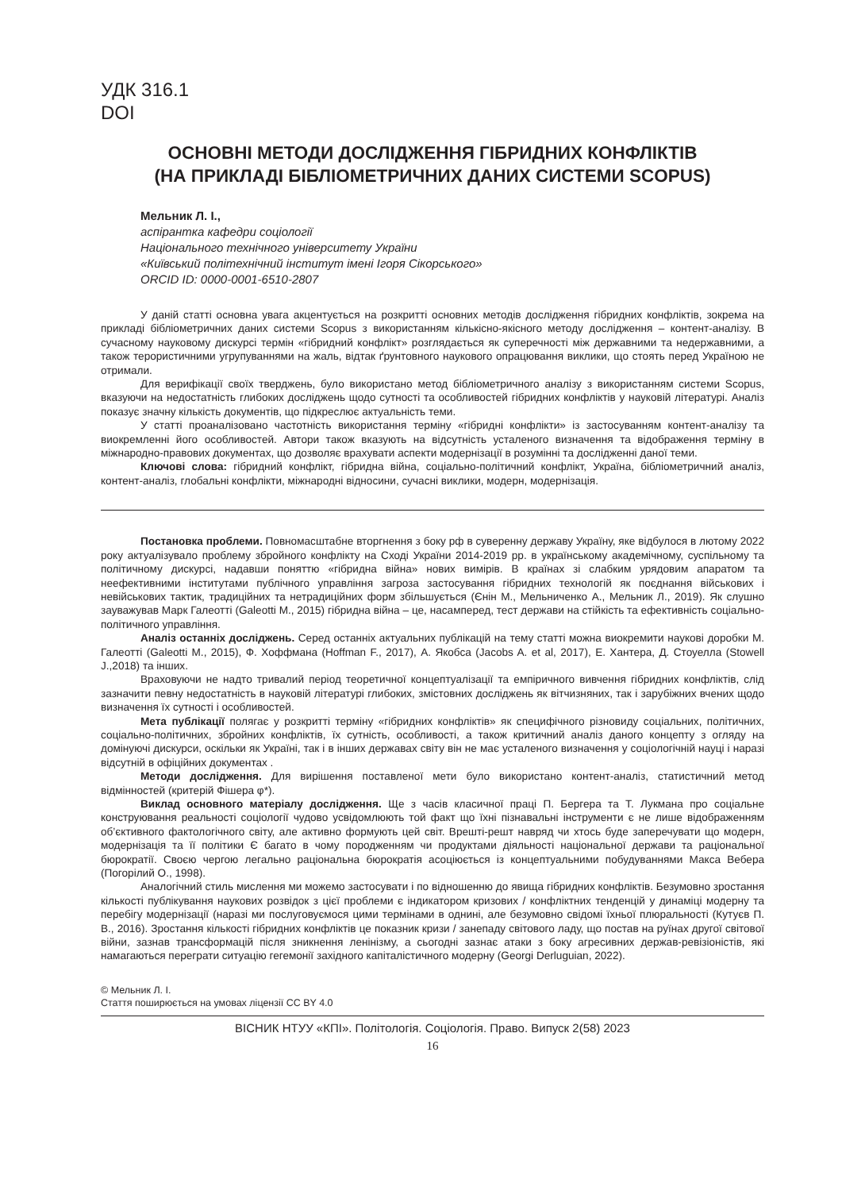УДК 316.1
DOI
ОСНОВНІ МЕТОДИ ДОСЛІДЖЕННЯ ГІБРИДНИХ КОНФЛІКТІВ
(НА ПРИКЛАДІ БІБЛІОМЕТРИЧНИХ ДАНИХ СИСТЕМИ SCOPUS)
Мельник Л. І.,
аспірантка кафедри соціології
Національного технічного університету України
«Київський політехнічний інститут імені Ігоря Сікорського»
ORCID ID: 0000-0001-6510-2807
У даній статті основна увага акцентується на розкритті основних методів дослідження гібридних конфліктів, зокрема на прикладі бібліометричних даних системи Scopus з використанням кількісно-якісного методу дослідження – контент-аналізу. В сучасному науковому дискурсі термін «гібридний конфлікт» розглядається як суперечності між державними та недержавними, а також терористичними угрупуваннями на жаль, відтак ґрунтовного наукового опрацювання виклики, що стоять перед Україною не отримали.
Для верифікації своїх тверджень, було використано метод бібліометричного аналізу з використанням системи Scopus, вказуючи на недостатність глибоких досліджень щодо сутності та особливостей гібридних конфліктів у науковій літературі. Аналіз показує значну кількість документів, що підкреслює актуальність теми.
У статті проаналізовано частотність використання терміну «гібридні конфлікти» із застосуванням контент-аналізу та виокремленні його особливостей. Автори також вказують на відсутність усталеного визначення та відображення терміну в міжнародно-правових документах, що дозволяє врахувати аспекти модернізації в розумінні та дослідженні даної теми.
Ключові слова: гібридний конфлікт, гібридна війна, соціально-політичний конфлікт, Україна, бібліометричний аналіз, контент-аналіз, глобальні конфлікти, міжнародні відносини, сучасні виклики, модерн, модернізація.
Постановка проблеми. Повномасштабне вторгнення з боку рф в суверенну державу Україну, яке відбулося в лютому 2022 року актуалізувало проблему збройного конфлікту на Сході України 2014-2019 рр. в українському академічному, суспільному та політичному дискурсі, надавши поняттю «гібридна війна» нових вимірів. В країнах зі слабким урядовим апаратом та неефективними інститутами публічного управління загроза застосування гібридних технологій як поєднання військових і невійськових тактик, традиційних та нетрадиційних форм збільшується (Єнін М., Мельниченко А., Мельник Л., 2019). Як слушно зауважував Марк Галеотті (Galeotti M., 2015) гібридна війна – це, насамперед, тест держави на стійкість та ефективність соціально-політичного управління.
Аналіз останніх досліджень. Серед останніх актуальних публікацій на тему статті можна виокремити наукові доробки М. Галеотті (Galeotti M., 2015), Ф. Хоффмана (Hoffman F., 2017), А. Якобса (Jacobs A. et al, 2017), Е. Хантера, Д. Стоуелла (Stowell J.,2018) та інших.
Враховуючи не надто тривалий період теоретичної концептуалізації та емпіричного вивчення гібридних конфліктів, слід зазначити певну недостатність в науковій літературі глибоких, змістовних досліджень як вітчизняних, так і зарубіжних вчених щодо визначення їх сутності і особливостей.
Мета публікації полягає у розкритті терміну «гібридних конфліктів» як специфічного різновиду соціальних, політичних, соціально-політичних, збройних конфліктів, їх сутність, особливості, а також критичний аналіз даного концепту з огляду на домінуючі дискурси, оскільки як Україні, так і в інших державах світу він не має усталеного визначення у соціологічній науці і наразі відсутній в офіційних документах .
Методи дослідження. Для вирішення поставленої мети було використано контент-аналіз, статистичний метод відмінностей (критерій Фішера φ*).
Виклад основного матеріалу дослідження. Ще з часів класичної праці П. Бергера та Т. Лукмана про соціальне конструювання реальності соціології чудово усвідомлюють той факт що їхні пізнавальні інструменти є не лише відображенням об’єктивного фактологічного світу, але активно формують цей світ. Врешті-решт навряд чи хтось буде заперечувати що модерн, модернізація та її політики Є багато в чому породженням чи продуктами діяльності національної держави та раціональної бюрократії. Своєю чергою легально раціональна бюрократія асоціюється із концептуальними побудуваннями Макса Вебера (Погорілий О., 1998).
Аналогічний стиль мислення ми можемо застосувати і по відношенню до явища гібридних конфліктів. Безумовно зростання кількості публікування наукових розвідок з цієї проблеми є індикатором кризових / конфліктних тенденцій у динаміці модерну та перебігу модернізації (наразі ми послуговуємося цими термінами в однині, але безумовно свідомі їхньої плюральності (Кутуєв П. В., 2016). Зростання кількості гібридних конфліктів це показник кризи / занепаду світового ладу, що постав на руїнах другої світової війни, зазнав трансформацій після зникнення ленінізму, а сьогодні зазнає атаки з боку агресивних держав-ревізіоністів, які намагаються переграти ситуацію гегемонії західного капіталістичного модерну (Georgi Derluguian, 2022).
© Мельник Л. І.
Стаття поширюється на умовах ліцензії CC BY 4.0
ВІСНИК НТУУ «КПІ». Політологія. Соціологія. Право. Випуск 2(58) 2023
16